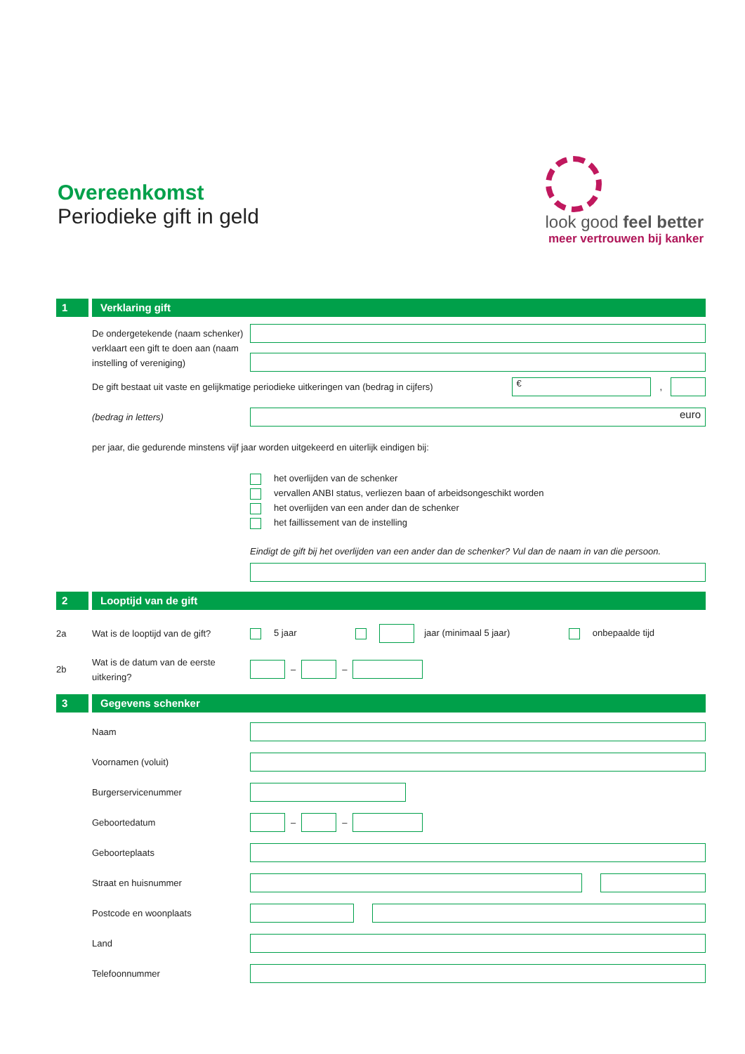Overeenkomst
Periodieke gift in geld
look good feel better
meer vertrouwen bij kanker
1 Verklaring gift
De ondergetekende (naam schenker) verklaart een gift te doen aan (naam instelling of vereniging)
De gift bestaat uit vaste en gelijkmatige periodieke uitkeringen van (bedrag in cijfers)
€
,
(bedrag in letters)
euro
per jaar, die gedurende minstens vijf jaar worden uitgekeerd en uiterlijk eindigen bij:
het overlijden van de schenker
vervallen ANBI status, verliezen baan of arbeidsongeschikt worden
het overlijden van een ander dan de schenker
het faillissement van de instelling
Eindigt de gift bij het overlijden van een ander dan de schenker? Vul dan de naam in van die persoon.
2 Looptijd van de gift
2a
Wat is de looptijd van de gift?
5 jaar jaar (minimaal 5 jaar) onbepaalde tijd
2b
Wat is de datum van de eerste uitkering?
–
–
3 Gegevens schenker
Naam
Voornamen (voluit)
Burgerservicenummer
Geboortedatum
–
–
Geboorteplaats
Straat en huisnummer
Postcode en woonplaats
Land
Telefoonnummer